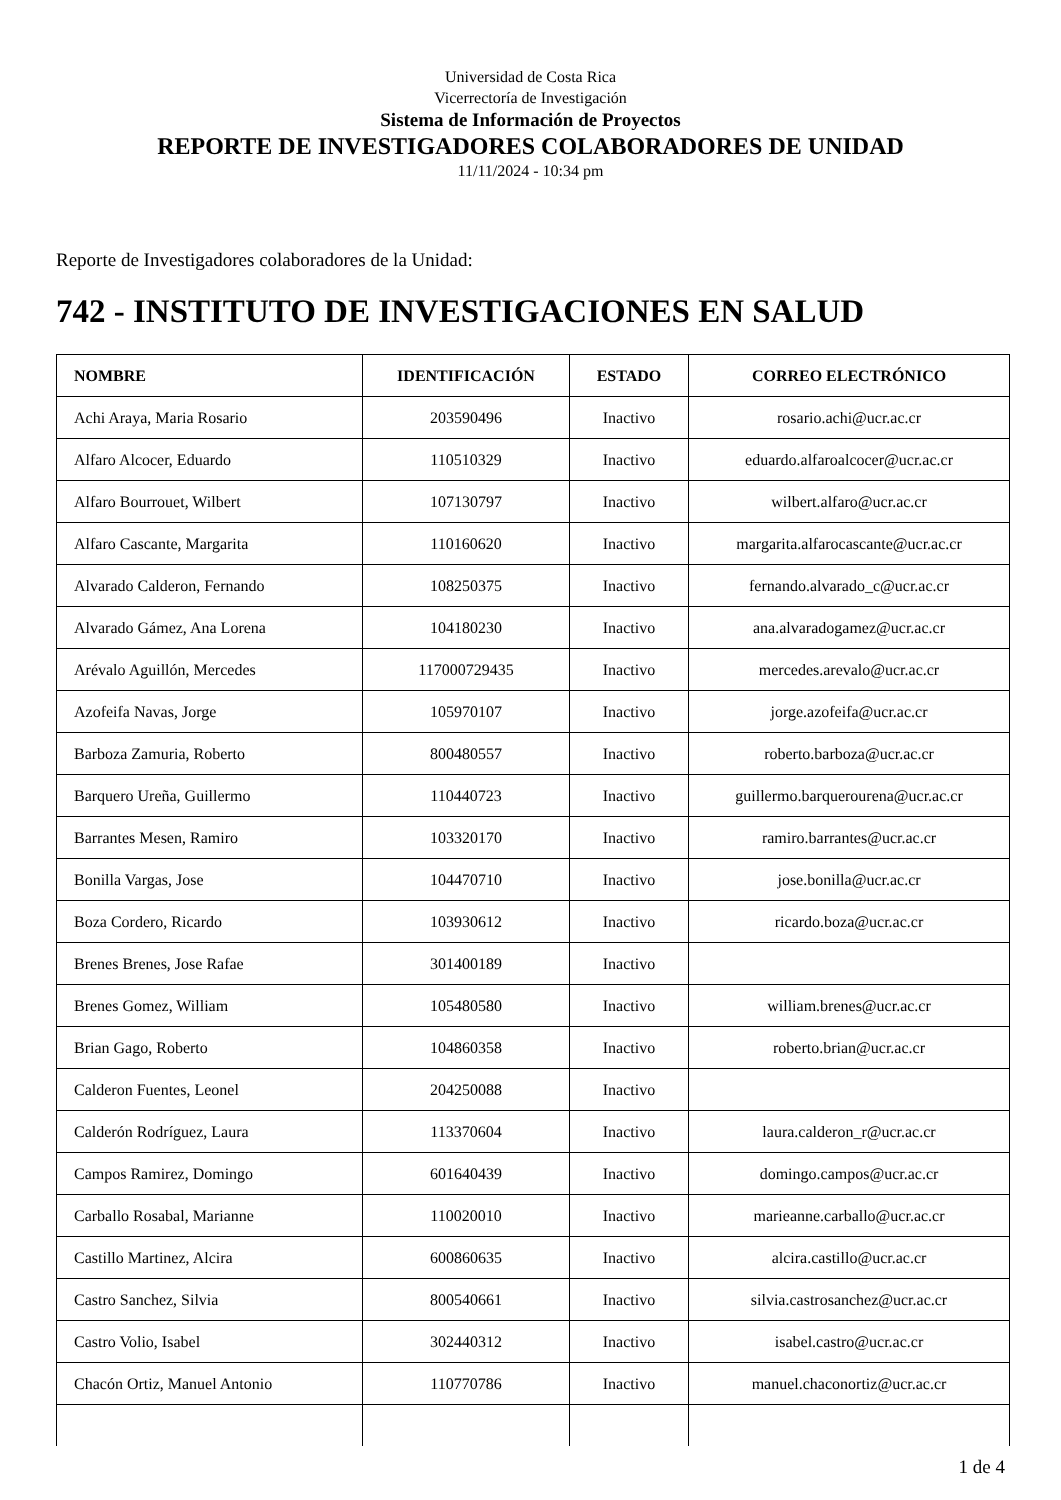Universidad de Costa Rica
Vicerrectoría de Investigación
Sistema de Información de Proyectos
REPORTE DE INVESTIGADORES COLABORADORES DE UNIDAD
11/11/2024 - 10:34 pm
Reporte de Investigadores colaboradores de la Unidad:
742 - INSTITUTO DE INVESTIGACIONES EN SALUD
| NOMBRE | IDENTIFICACIÓN | ESTADO | CORREO ELECTRÓNICO |
| --- | --- | --- | --- |
| Achi Araya, Maria Rosario | 203590496 | Inactivo | rosario.achi@ucr.ac.cr |
| Alfaro Alcocer, Eduardo | 110510329 | Inactivo | eduardo.alfaroalcocer@ucr.ac.cr |
| Alfaro Bourrouet, Wilbert | 107130797 | Inactivo | wilbert.alfaro@ucr.ac.cr |
| Alfaro Cascante, Margarita | 110160620 | Inactivo | margarita.alfarocascante@ucr.ac.cr |
| Alvarado Calderon, Fernando | 108250375 | Inactivo | fernando.alvarado_c@ucr.ac.cr |
| Alvarado Gámez, Ana Lorena | 104180230 | Inactivo | ana.alvaradogamez@ucr.ac.cr |
| Arévalo Aguillón, Mercedes | 117000729435 | Inactivo | mercedes.arevalo@ucr.ac.cr |
| Azofeifa Navas, Jorge | 105970107 | Inactivo | jorge.azofeifa@ucr.ac.cr |
| Barboza Zamuria, Roberto | 800480557 | Inactivo | roberto.barboza@ucr.ac.cr |
| Barquero Ureña, Guillermo | 110440723 | Inactivo | guillermo.barquerourena@ucr.ac.cr |
| Barrantes Mesen, Ramiro | 103320170 | Inactivo | ramiro.barrantes@ucr.ac.cr |
| Bonilla Vargas, Jose | 104470710 | Inactivo | jose.bonilla@ucr.ac.cr |
| Boza Cordero, Ricardo | 103930612 | Inactivo | ricardo.boza@ucr.ac.cr |
| Brenes Brenes, Jose Rafae | 301400189 | Inactivo | |
| Brenes Gomez, William | 105480580 | Inactivo | william.brenes@ucr.ac.cr |
| Brian Gago, Roberto | 104860358 | Inactivo | roberto.brian@ucr.ac.cr |
| Calderon Fuentes, Leonel | 204250088 | Inactivo | |
| Calderón Rodríguez, Laura | 113370604 | Inactivo | laura.calderon_r@ucr.ac.cr |
| Campos Ramirez, Domingo | 601640439 | Inactivo | domingo.campos@ucr.ac.cr |
| Carballo Rosabal, Marianne | 110020010 | Inactivo | marieanne.carballo@ucr.ac.cr |
| Castillo Martinez, Alcira | 600860635 | Inactivo | alcira.castillo@ucr.ac.cr |
| Castro Sanchez, Silvia | 800540661 | Inactivo | silvia.castrosanchez@ucr.ac.cr |
| Castro Volio, Isabel | 302440312 | Inactivo | isabel.castro@ucr.ac.cr |
| Chacón Ortiz, Manuel Antonio | 110770786 | Inactivo | manuel.chaconortiz@ucr.ac.cr |
1 de 4